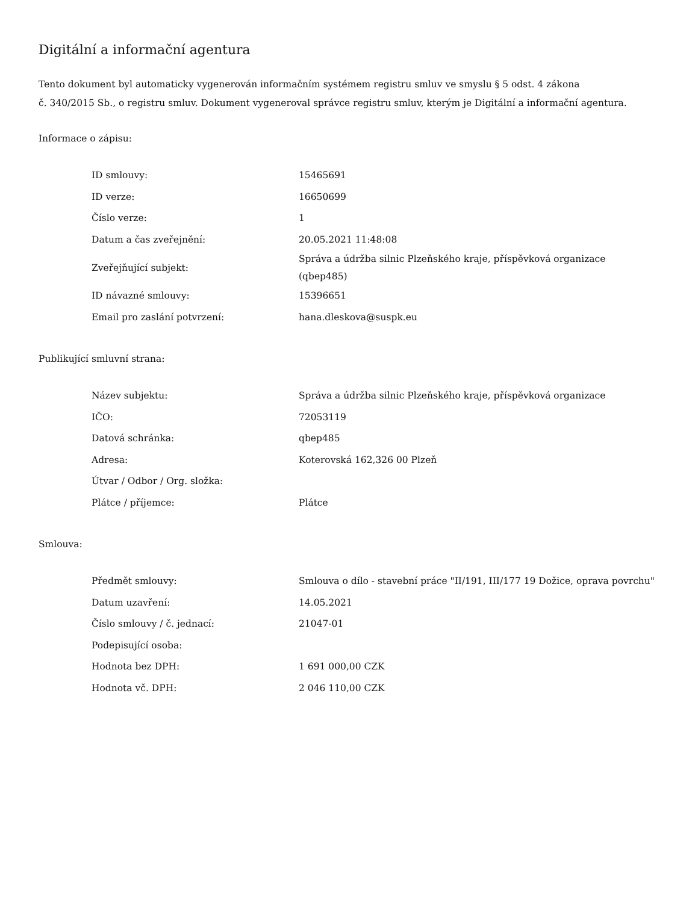Digitální a informační agentura
Tento dokument byl automaticky vygenerován informačním systémem registru smluv ve smyslu § 5 odst. 4 zákona
č. 340/2015 Sb., o registru smluv. Dokument vygeneroval správce registru smluv, kterým je Digitální a informační agentura.
Informace o zápisu:
| ID smlouvy: | 15465691 |
| ID verze: | 16650699 |
| Číslo verze: | 1 |
| Datum a čas zveřejnění: | 20.05.2021 11:48:08 |
| Zveřejňující subjekt: | Správa a údržba silnic Plzeňského kraje, příspěvková organizace (qbep485) |
| ID návazné smlouvy: | 15396651 |
| Email pro zaslání potvrzení: | hana.dleskova@suspk.eu |
Publikující smluvní strana:
| Název subjektu: | Správa a údržba silnic Plzeňského kraje, příspěvková organizace |
| IČO: | 72053119 |
| Datová schránka: | qbep485 |
| Adresa: | Koterovská 162,326 00 Plzeň |
| Útvar / Odbor / Org. složka: | |
| Plátce / příjemce: | Plátce |
Smlouva:
| Předmět smlouvy: | Smlouva o dílo - stavební práce "II/191, III/177 19 Dožice, oprava povrchu" |
| Datum uzavření: | 14.05.2021 |
| Číslo smlouvy / č. jednací: | 21047-01 |
| Podepisující osoba: | |
| Hodnota bez DPH: | 1 691 000,00 CZK |
| Hodnota vč. DPH: | 2 046 110,00 CZK |